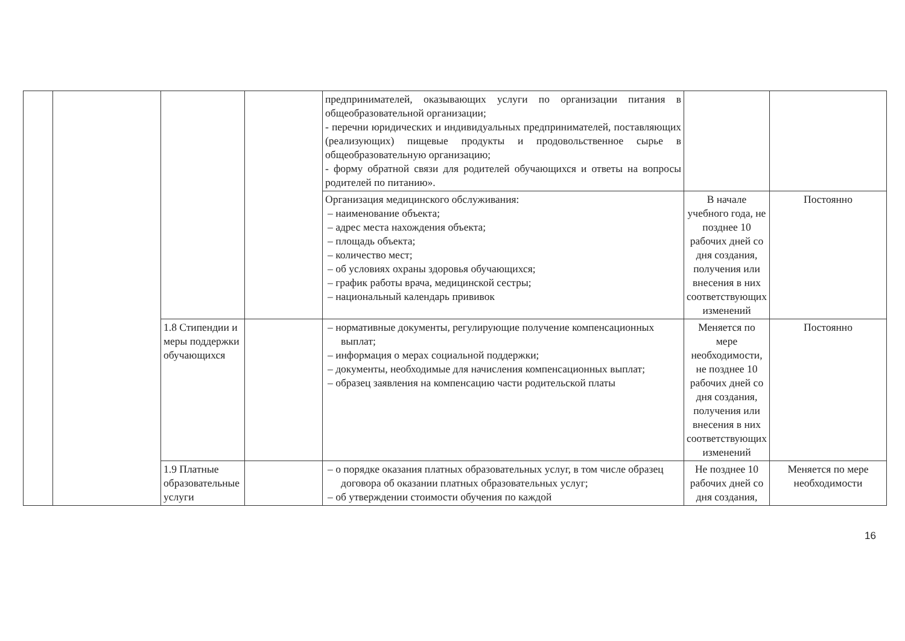| | | | | предпринимателей, оказывающих услуги по организации питания в общеобразовательной организации; - перечни юридических и индивидуальных предпринимателей, поставляющих (реализующих) пищевые продукты и продовольственное сырье в общеобразовательную организацию; - форму обратной связи для родителей обучающихся и ответы на вопросы родителей по питанию». | | |
| | | | | Организация медицинского обслуживания: – наименование объекта; – адрес места нахождения объекта; – площадь объекта; – количество мест; – об условиях охраны здоровья обучающихся; – график работы врача, медицинской сестры; – национальный календарь прививок | В начале учебного года, не позднее 10 рабочих дней со дня создания, получения или внесения в них соответствующих изменений | Постоянно |
| | | 1.8 Стипендии и меры поддержки обучающихся | | – нормативные документы, регулирующие получение компенсационных выплат; – информация о мерах социальной поддержки; – документы, необходимые для начисления компенсационных выплат; – образец заявления на компенсацию части родительской платы | Меняется по мере необходимости, не позднее 10 рабочих дней со дня создания, получения или внесения в них соответствующих изменений | Постоянно |
| | | 1.9 Платные образовательные услуги | | – о порядке оказания платных образовательных услуг, в том числе образец договора об оказании платных образовательных услуг; – об утверждении стоимости обучения по каждой | Не позднее 10 рабочих дней со дня создания, | Меняется по мере необходимости |
16